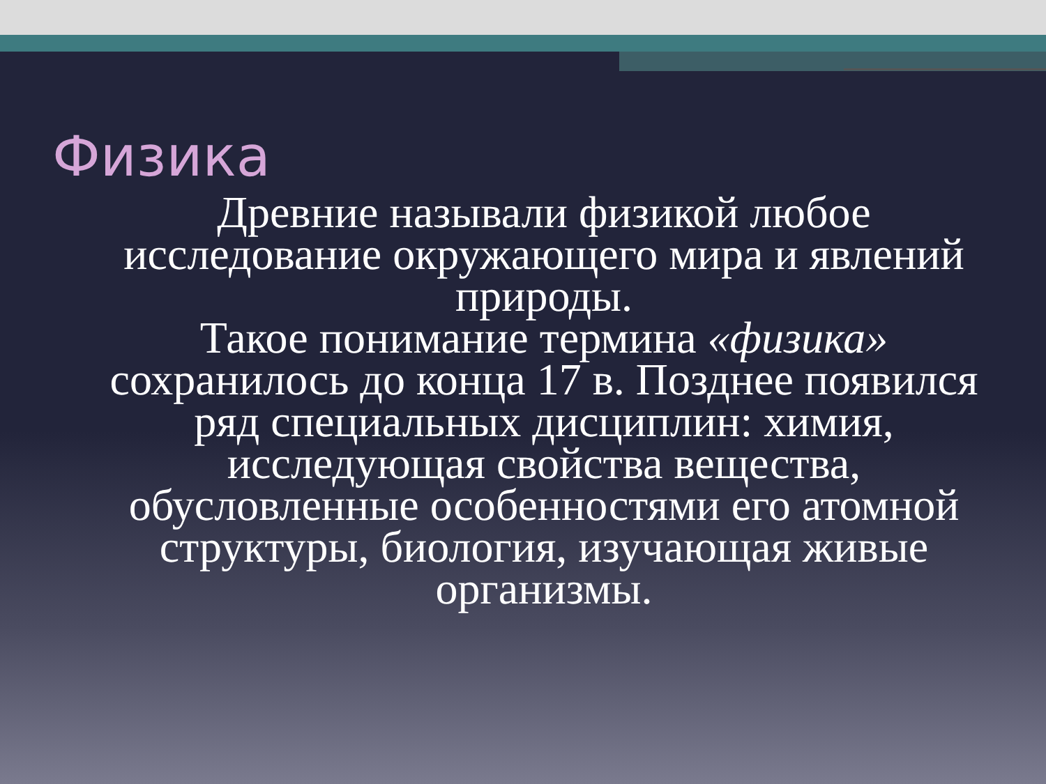Физика
Древние называли физикой любое исследование окружающего мира и явлений природы.
Такое понимание термина «физика» сохранилось до конца 17 в. Позднее появился ряд специальных дисциплин: химия, исследующая свойства вещества, обусловленные особенностями его атомной структуры, биология, изучающая живые организмы.